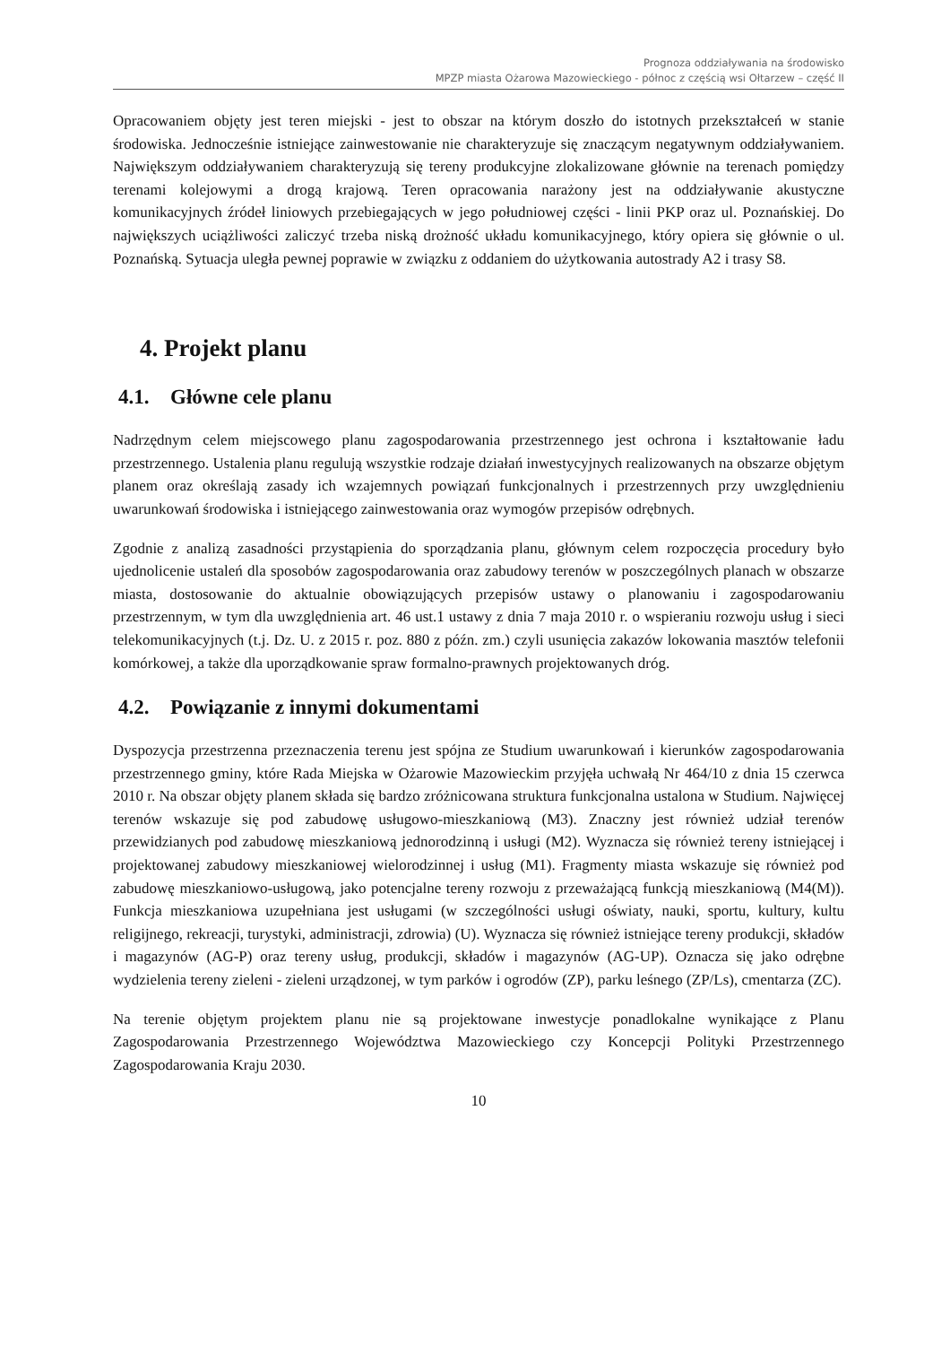Prognoza oddziaływania na środowisko
MPZP miasta Ożarowa Mazowieckiego - północ z częścią wsi Ołtarzew – część II
Opracowaniem objęty jest teren miejski - jest to obszar na którym doszło do istotnych przekształceń w stanie środowiska. Jednocześnie istniejące zainwestowanie nie charakteryzuje się znaczącym negatywnym oddziaływaniem. Największym oddziaływaniem charakteryzują się tereny produkcyjne zlokalizowane głównie na terenach pomiędzy terenami kolejowymi a drogą krajową. Teren opracowania narażony jest na oddziaływanie akustyczne komunikacyjnych źródeł liniowych przebiegających w jego południowej części - linii PKP oraz ul. Poznańskiej. Do największych uciążliwości zaliczyć trzeba niską drożność układu komunikacyjnego, który opiera się głównie o ul. Poznańską. Sytuacja uległa pewnej poprawie w związku z oddaniem do użytkowania autostrady A2 i trasy S8.
4. Projekt planu
4.1. Główne cele planu
Nadrzędnym celem miejscowego planu zagospodarowania przestrzennego jest ochrona i kształtowanie ładu przestrzennego. Ustalenia planu regulują wszystkie rodzaje działań inwestycyjnych realizowanych na obszarze objętym planem oraz określają zasady ich wzajemnych powiązań funkcjonalnych i przestrzennych przy uwzględnieniu uwarunkowań środowiska i istniejącego zainwestowania oraz wymogów przepisów odrębnych.
Zgodnie z analizą zasadności przystąpienia do sporządzania planu, głównym celem rozpoczęcia procedury było ujednolicenie ustaleń dla sposobów zagospodarowania oraz zabudowy terenów w poszczególnych planach w obszarze miasta, dostosowanie do aktualnie obowiązujących przepisów ustawy o planowaniu i zagospodarowaniu przestrzennym, w tym dla uwzględnienia art. 46 ust.1 ustawy z dnia 7 maja 2010 r. o wspieraniu rozwoju usług i sieci telekomunikacyjnych (t.j. Dz. U. z 2015 r. poz. 880 z późn. zm.) czyli usunięcia zakazów lokowania masztów telefonii komórkowej, a także dla uporządkowanie spraw formalno-prawnych projektowanych dróg.
4.2. Powiązanie z innymi dokumentami
Dyspozycja przestrzenna przeznaczenia terenu jest spójna ze Studium uwarunkowań i kierunków zagospodarowania przestrzennego gminy, które Rada Miejska w Ożarowie Mazowieckim przyjęła uchwałą Nr 464/10 z dnia 15 czerwca 2010 r. Na obszar objęty planem składa się bardzo zróżnicowana struktura funkcjonalna ustalona w Studium. Najwięcej terenów wskazuje się pod zabudowę usługowo-mieszkaniową (M3). Znaczny jest również udział terenów przewidzianych pod zabudowę mieszkaniową jednorodzinną i usługi (M2). Wyznacza się również tereny istniejącej i projektowanej zabudowy mieszkaniowej wielorodzinnej i usług (M1). Fragmenty miasta wskazuje się również pod zabudowę mieszkaniowo-usługową, jako potencjalne tereny rozwoju z przeważającą funkcją mieszkaniową (M4(M)). Funkcja mieszkaniowa uzupełniana jest usługami (w szczególności usługi oświaty, nauki, sportu, kultury, kultu religijnego, rekreacji, turystyki, administracji, zdrowia) (U). Wyznacza się również istniejące tereny produkcji, składów i magazynów (AG-P) oraz tereny usług, produkcji, składów i magazynów (AG-UP). Oznacza się jako odrębne wydzielenia tereny zieleni - zieleni urządzonej, w tym parków i ogrodów (ZP), parku leśnego (ZP/Ls), cmentarza (ZC).
Na terenie objętym projektem planu nie są projektowane inwestycje ponadlokalne wynikające z Planu Zagospodarowania Przestrzennego Województwa Mazowieckiego czy Koncepcji Polityki Przestrzennego Zagospodarowania Kraju 2030.
10